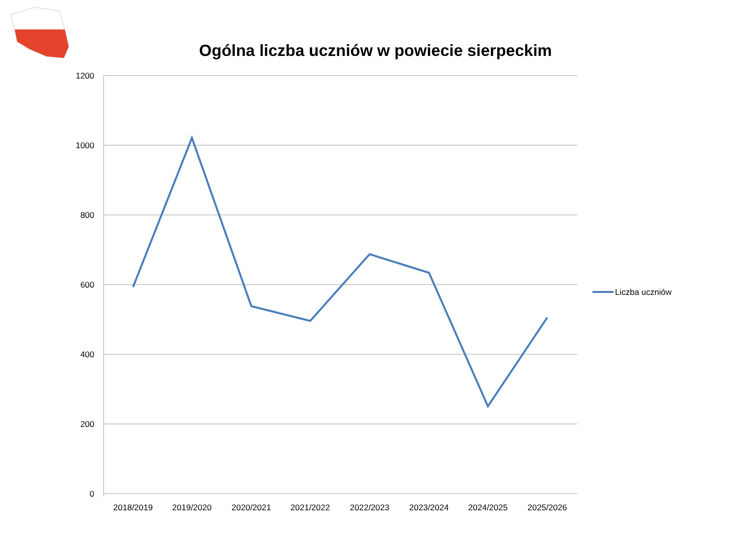Ogólna liczba uczniów w powiecie sierpeckim
1200
1000
800
600
400
200
0
2018/2019
2019/2020
2020/2021
2021/2022
2022/2023
2023/2024
2024/2025
2025/2026
Liczba uczniów